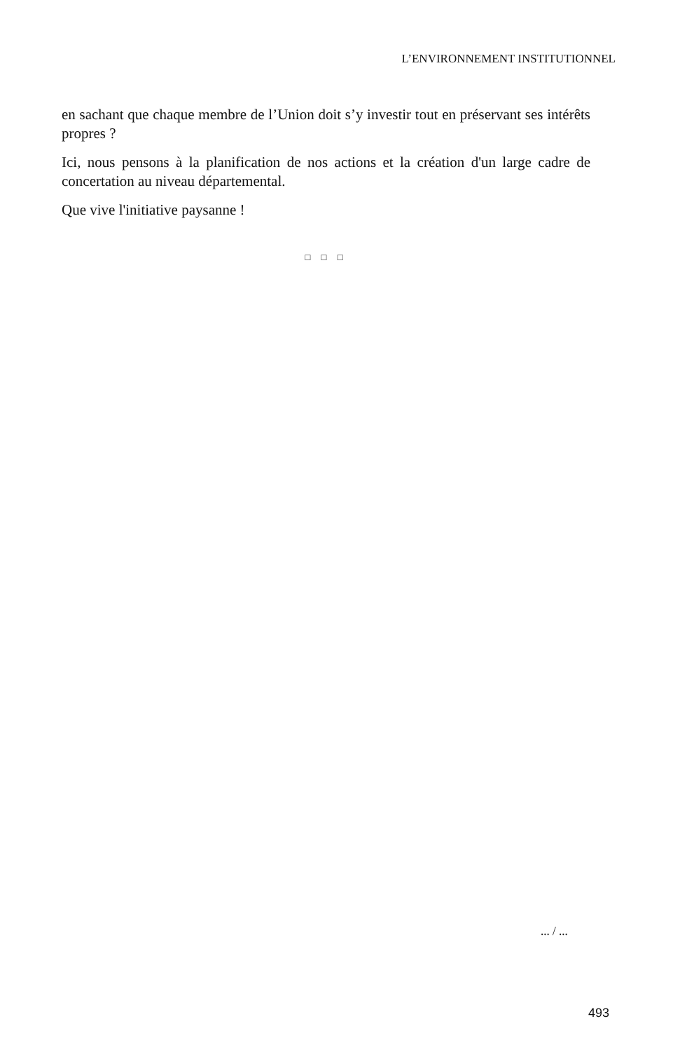L’ENVIRONNEMENT INSTITUTIONNEL
en sachant que chaque membre de l’Union doit s’y investir tout en préservant ses intérêts propres ?
Ici, nous pensons à la planification de nos actions et la création d'un large cadre de concertation au niveau départemental.
Que vive l'initiative paysanne !
□ □ □
... / ...
493